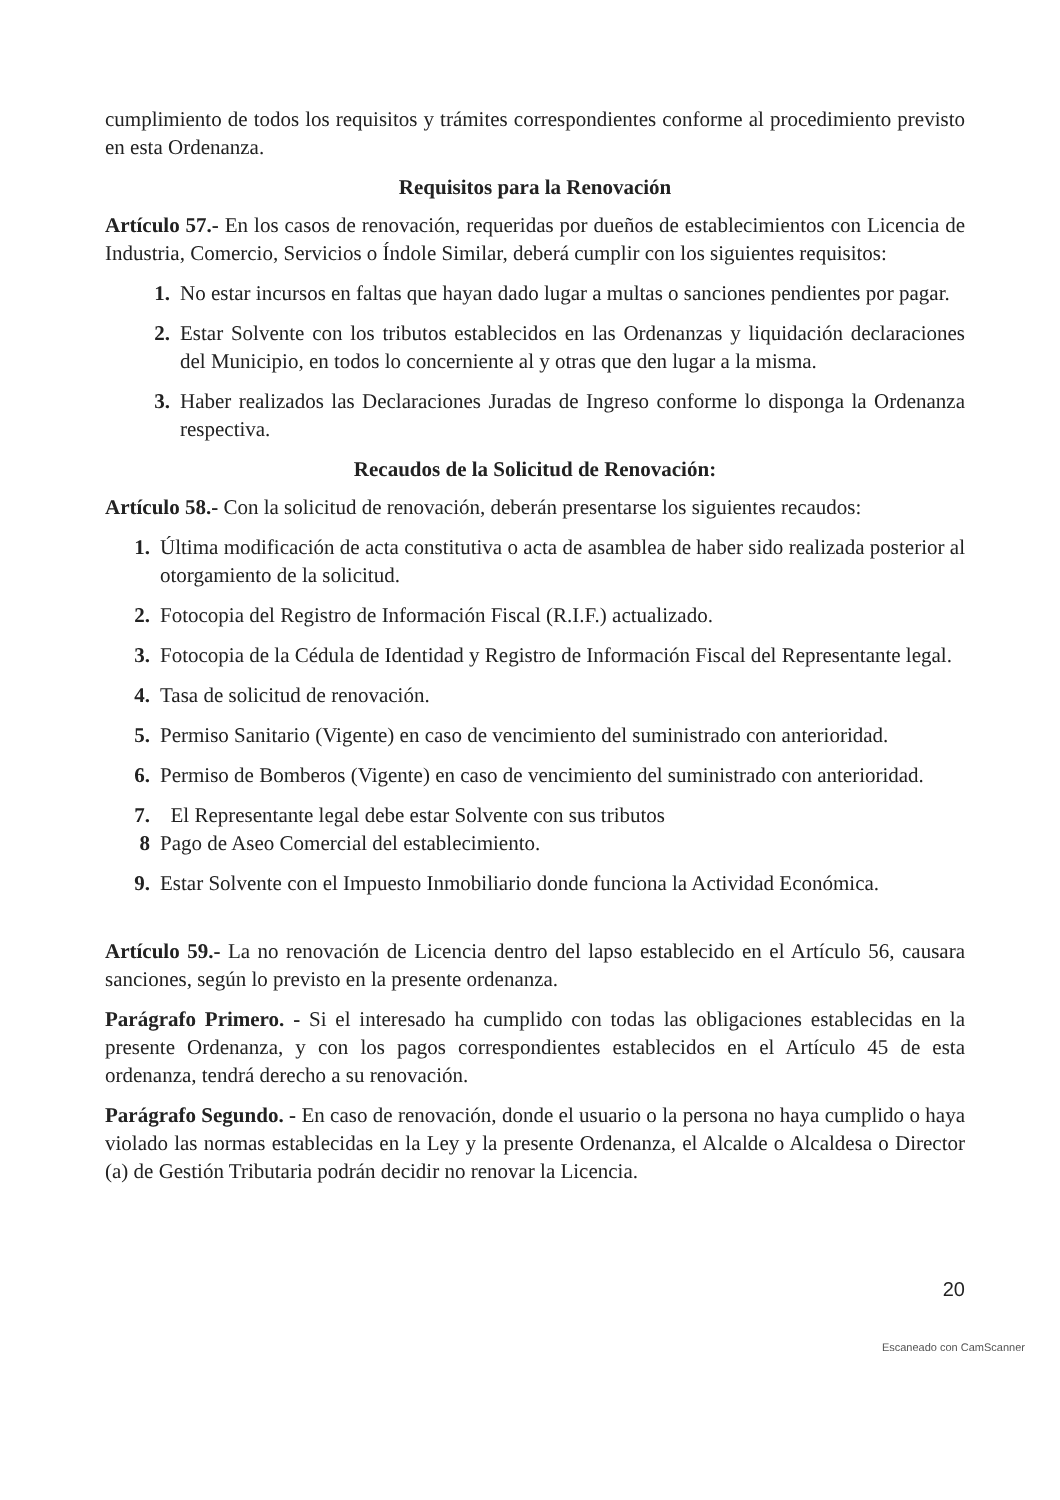cumplimiento de todos los requisitos y trámites correspondientes conforme al procedimiento previsto en esta Ordenanza.
Requisitos para la Renovación
Artículo 57.- En los casos de renovación, requeridas por dueños de establecimientos con Licencia de Industria, Comercio, Servicios o Índole Similar, deberá cumplir con los siguientes requisitos:
1. No estar incursos en faltas que hayan dado lugar a multas o sanciones pendientes por pagar.
2. Estar Solvente con los tributos establecidos en las Ordenanzas y liquidación declaraciones del Municipio, en todos lo concerniente al y otras que den lugar a la misma.
3. Haber realizados las Declaraciones Juradas de Ingreso conforme lo disponga la Ordenanza respectiva.
Recaudos de la Solicitud de Renovación:
Artículo 58.- Con la solicitud de renovación, deberán presentarse los siguientes recaudos:
1. Última modificación de acta constitutiva o acta de asamblea de haber sido realizada posterior al otorgamiento de la solicitud.
2. Fotocopia del Registro de Información Fiscal (R.I.F.) actualizado.
3. Fotocopia de la Cédula de Identidad y Registro de Información Fiscal del Representante legal.
4. Tasa de solicitud de renovación.
5. Permiso Sanitario (Vigente) en caso de vencimiento del suministrado con anterioridad.
6. Permiso de Bomberos (Vigente) en caso de vencimiento del suministrado con anterioridad.
7. El Representante legal debe estar Solvente con sus tributos
8 Pago de Aseo Comercial del establecimiento.
9. Estar Solvente con el Impuesto Inmobiliario donde funciona la Actividad Económica.
Artículo 59.- La no renovación de Licencia dentro del lapso establecido en el Artículo 56, causara sanciones, según lo previsto en la presente ordenanza.
Parágrafo Primero. - Si el interesado ha cumplido con todas las obligaciones establecidas en la presente Ordenanza, y con los pagos correspondientes establecidos en el Artículo 45 de esta ordenanza, tendrá derecho a su renovación.
Parágrafo Segundo. - En caso de renovación, donde el usuario o la persona no haya cumplido o haya violado las normas establecidas en la Ley y la presente Ordenanza, el Alcalde o Alcaldesa o Director (a) de Gestión Tributaria podrán decidir no renovar la Licencia.
20
Escaneado con CamScanner